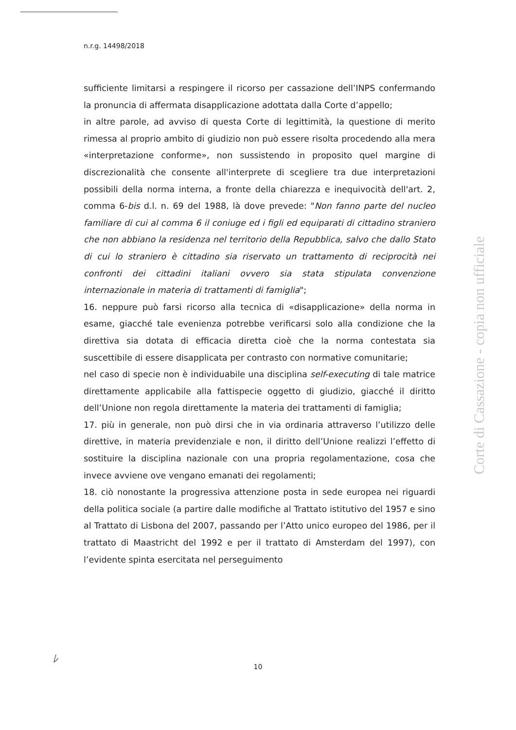n.r.g. 14498/2018
sufficiente limitarsi a respingere il ricorso per cassazione dell’INPS confermando la pronuncia di affermata disapplicazione adottata dalla Corte d’appello;
in altre parole, ad avviso di questa Corte di legittimità, la questione di merito rimessa al proprio ambito di giudizio non può essere risolta procedendo alla mera «interpretazione conforme», non sussistendo in proposito quel margine di discrezionalità che consente all'interprete di scegliere tra due interpretazioni possibili della norma interna, a fronte della chiarezza e inequivocità dell'art. 2, comma 6-bis d.l. n. 69 del 1988, là dove prevede: "Non fanno parte del nucleo familiare di cui al comma 6 il coniuge ed i figli ed equiparati di cittadino straniero che non abbiano la residenza nel territorio della Repubblica, salvo che dallo Stato di cui lo straniero è cittadino sia riservato un trattamento di reciprocità nei confronti dei cittadini italiani ovvero sia stata stipulata convenzione internazionale in materia di trattamenti di famiglia";
16. neppure può farsi ricorso alla tecnica di «disapplicazione» della norma in esame, giacché tale evenienza potrebbe verificarsi solo alla condizione che la direttiva sia dotata di efficacia diretta cioè che la norma contestata sia suscettibile di essere disapplicata per contrasto con normative comunitarie;
nel caso di specie non è individuabile una disciplina self-executing di tale matrice direttamente applicabile alla fattispecie oggetto di giudizio, giacché il diritto dell’Unione non regola direttamente la materia dei trattamenti di famiglia;
17. più in generale, non può dirsi che in via ordinaria attraverso l’utilizzo delle direttive, in materia previdenziale e non, il diritto dell’Unione realizzi l’effetto di sostituire la disciplina nazionale con una propria regolamentazione, cosa che invece avviene ove vengano emanati dei regolamenti;
18. ciò nonostante la progressiva attenzione posta in sede europea nei riguardi della politica sociale (a partire dalle modifiche al Trattato istitutivo del 1957 e sino al Trattato di Lisbona del 2007, passando per l’Atto unico europeo del 1986, per il trattato di Maastricht del 1992 e per il trattato di Amsterdam del 1997), con l’evidente spinta esercitata nel perseguimento
Corte di Cassazione - copia non ufficiale
ﾚ
10